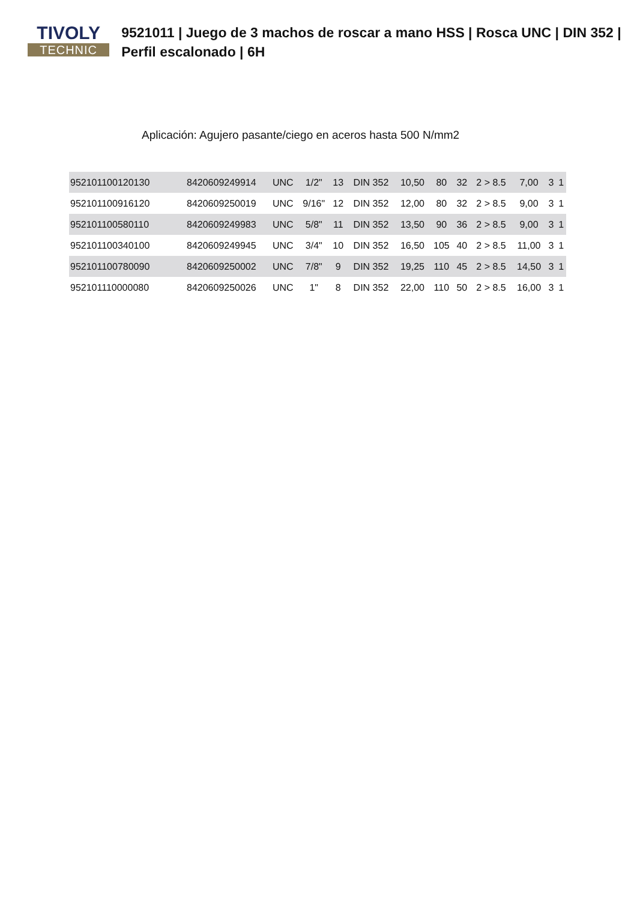TIVOLY
TECHNIC
9521011 | Juego de 3 machos de roscar a mano HSS | Rosca UNC | DIN 352 | Perfil escalonado | 6H
Aplicación: Agujero pasante/ciego en aceros hasta 500 N/mm2
| 952101100120130 | 8420609249914 | UNC | 1/2" | 13 | DIN 352 | 10,50 | 80 | 32 | 2 > 8.5 | 7,00 | 3 | 1 |
| 952101100916120 | 8420609250019 | UNC | 9/16" | 12 | DIN 352 | 12,00 | 80 | 32 | 2 > 8.5 | 9,00 | 3 | 1 |
| 952101100580110 | 8420609249983 | UNC | 5/8" | 11 | DIN 352 | 13,50 | 90 | 36 | 2 > 8.5 | 9,00 | 3 | 1 |
| 952101100340100 | 8420609249945 | UNC | 3/4" | 10 | DIN 352 | 16,50 | 105 | 40 | 2 > 8.5 | 11,00 | 3 | 1 |
| 952101100780090 | 8420609250002 | UNC | 7/8" | 9 | DIN 352 | 19,25 | 110 | 45 | 2 > 8.5 | 14,50 | 3 | 1 |
| 952101110000080 | 8420609250026 | UNC | 1" | 8 | DIN 352 | 22,00 | 110 | 50 | 2 > 8.5 | 16,00 | 3 | 1 |